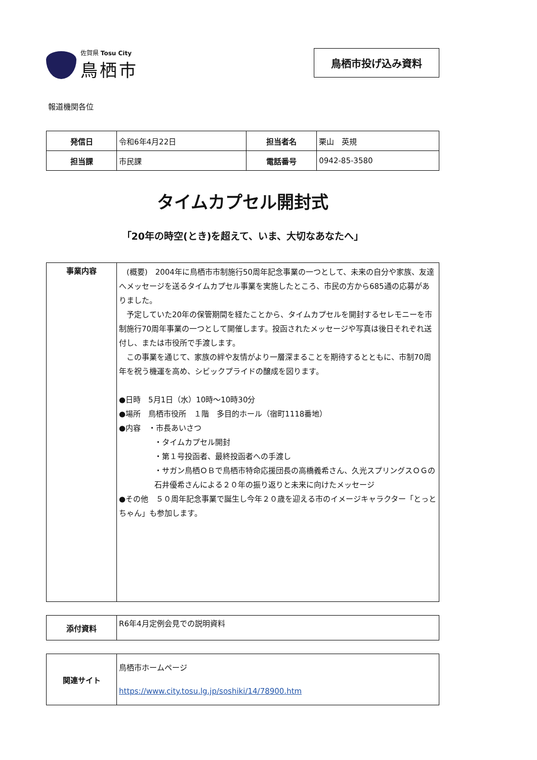佐賀県 Tosu City
鳥栖市
鳥栖市投げ込み資料
報道機関各位
| 発信日 | 令和6年4月22日 | 担当者名 | 栗山 英規 |
| 担当課 | 市民課 | 電話番号 | 0942-85-3580 |
タイムカプセル開封式
「20年の時空(とき)を超えて、いま、大切なあなたへ」
| 事業内容 | (概要) 2004年に鳥栖市市制施行50周年記念事業の一つとして、未来の自分や家族、友達へメッセージを送るタイムカプセル事業を実施したところ、市民の方から685通の応募がありました。 予定していた20年の保管期間を経たことから、タイムカプセルを開封するセレモニーを市制施行70周年事業の一つとして開催します。投函されたメッセージや写真は後日それぞれ送付し、または市役所で手渡します。 この事業を通じて、家族の絆や友情がより一層深まることを期待するとともに、市制70周年を祝う機運を高め、シビックプライドの醸成を図ります。 ●日時 5月1日（水）10時～10時30分 ●場所 鳥栖市役所 １階 多目的ホール（宿町1118番地） ●内容 ・市長あいさつ ・タイムカプセル開封 ・第１号投函者、最終投函者への手渡し ・サガン鳥栖ＯＢで鳥栖市特命応援団長の高橋義希さん、久光スプリングスＯＧの石井優希さんによる２０年の振り返りと未来に向けたメッセージ ●その他 ５０周年記念事業で誕生し今年２０歳を迎える市のイメージキャラクター「とっとちゃん」も参加します。 |
| 添付資料 | R6年4月定例会見での説明資料 |
| 関連サイト | 鳥栖市ホームページ https://www.city.tosu.lg.jp/soshiki/14/78900.htm |